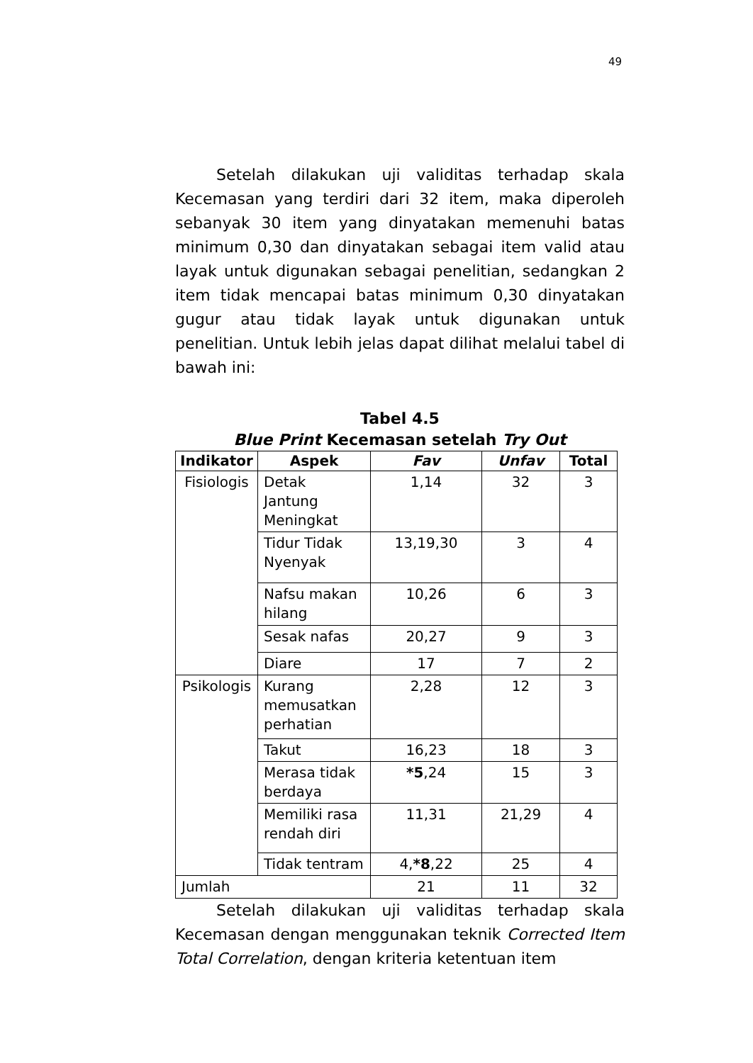49
Setelah dilakukan uji validitas terhadap skala Kecemasan yang terdiri dari 32 item, maka diperoleh sebanyak 30 item yang dinyatakan memenuhi batas minimum 0,30 dan dinyatakan sebagai item valid atau layak untuk digunakan sebagai penelitian, sedangkan 2 item tidak mencapai batas minimum 0,30 dinyatakan gugur atau tidak layak untuk digunakan untuk penelitian. Untuk lebih jelas dapat dilihat melalui tabel di bawah ini:
Tabel 4.5
Blue Print Kecemasan setelah Try Out
| Indikator | Aspek | Fav | Unfav | Total |
| --- | --- | --- | --- | --- |
| Fisiologis | Detak Jantung Meningkat | 1,14 | 32 | 3 |
| | Tidur Tidak Nyenyak | 13,19,30 | 3 | 4 |
| | Nafsu makan hilang | 10,26 | 6 | 3 |
| | Sesak nafas | 20,27 | 9 | 3 |
| | Diare | 17 | 7 | 2 |
| Psikologis | Kurang memusatkan perhatian | 2,28 | 12 | 3 |
| | Takut | 16,23 | 18 | 3 |
| | Merasa tidak berdaya | *5 ,24 | 15 | 3 |
| | Memiliki rasa rendah diri | 11,31 | 21,29 | 4 |
| | Tidak tentram | 4, *8 ,22 | 25 | 4 |
| Jumlah | | 21 | 11 | 32 |
Setelah dilakukan uji validitas terhadap skala Kecemasan dengan menggunakan teknik Corrected Item Total Correlation, dengan kriteria ketentuan item